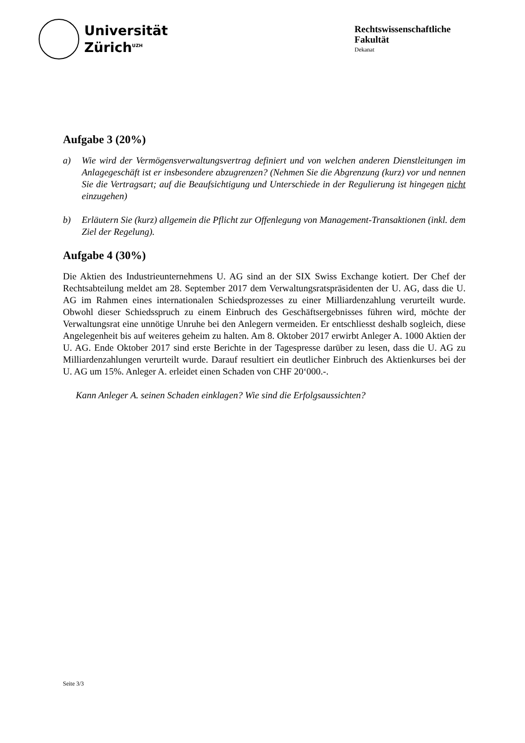Universität
Zürich<sup>UZH</sup>
Rechtswissenschaftliche
Fakultät
Dekanat
Aufgabe 3 (20%)
a) Wie wird der Vermögensverwaltungsvertrag definiert und von welchen anderen Dienstleitungen im Anlagegeschäft ist er insbesondere abzugrenzen? (Nehmen Sie die Abgrenzung (kurz) vor und nennen Sie die Vertragsart; auf die Beaufsichtigung und Unterschiede in der Regulierung ist hingegen nicht einzugehen)
b) Erläutern Sie (kurz) allgemein die Pflicht zur Offenlegung von Management-Transaktionen (inkl. dem Ziel der Regelung).
Aufgabe 4 (30%)
Die Aktien des Industrieunternehmens U. AG sind an der SIX Swiss Exchange kotiert. Der Chef der Rechtsabteilung meldet am 28. September 2017 dem Verwaltungsratspräsidenten der U. AG, dass die U. AG im Rahmen eines internationalen Schiedsprozesses zu einer Milliardenzahlung verurteilt wurde. Obwohl dieser Schiedsspruch zu einem Einbruch des Geschäftsergebnisses führen wird, möchte der Verwaltungsrat eine unnötige Unruhe bei den Anlegern vermeiden. Er entschliesst deshalb sogleich, diese Angelegenheit bis auf weiteres geheim zu halten. Am 8. Oktober 2017 erwirbt Anleger A. 1000 Aktien der U. AG. Ende Oktober 2017 sind erste Berichte in der Tagespresse darüber zu lesen, dass die U. AG zu Milliardenzahlungen verurteilt wurde. Darauf resultiert ein deutlicher Einbruch des Aktienkurses bei der U. AG um 15%. Anleger A. erleidet einen Schaden von CHF 20‘000.-.
Kann Anleger A. seinen Schaden einklagen? Wie sind die Erfolgsaussichten?
Seite 3/3